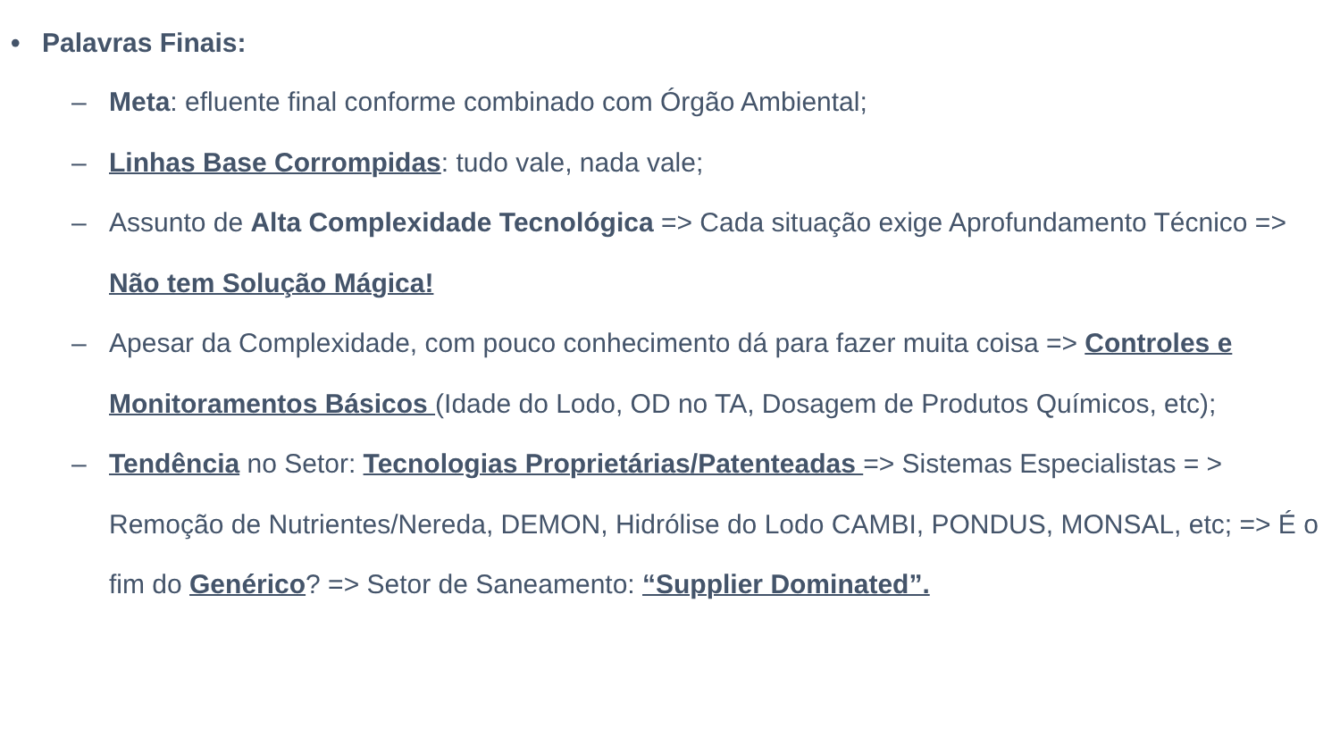• Palavras Finais:
– Meta: efluente final conforme combinado com Órgão Ambiental;
– Linhas Base Corrompidas: tudo vale, nada vale;
– Assunto de Alta Complexidade Tecnológica => Cada situação exige Aprofundamento Técnico => Não tem Solução Mágica!
– Apesar da Complexidade, com pouco conhecimento dá para fazer muita coisa => Controles e Monitoramentos Básicos (Idade do Lodo, OD no TA, Dosagem de Produtos Químicos, etc);
– Tendência no Setor: Tecnologias Proprietárias/Patenteadas => Sistemas Especialistas = > Remoção de Nutrientes/Nereda, DEMON, Hidrólise do Lodo CAMBI, PONDUS, MONSAL, etc; => É o fim do Genérico? => Setor de Saneamento: “Supplier Dominated”.